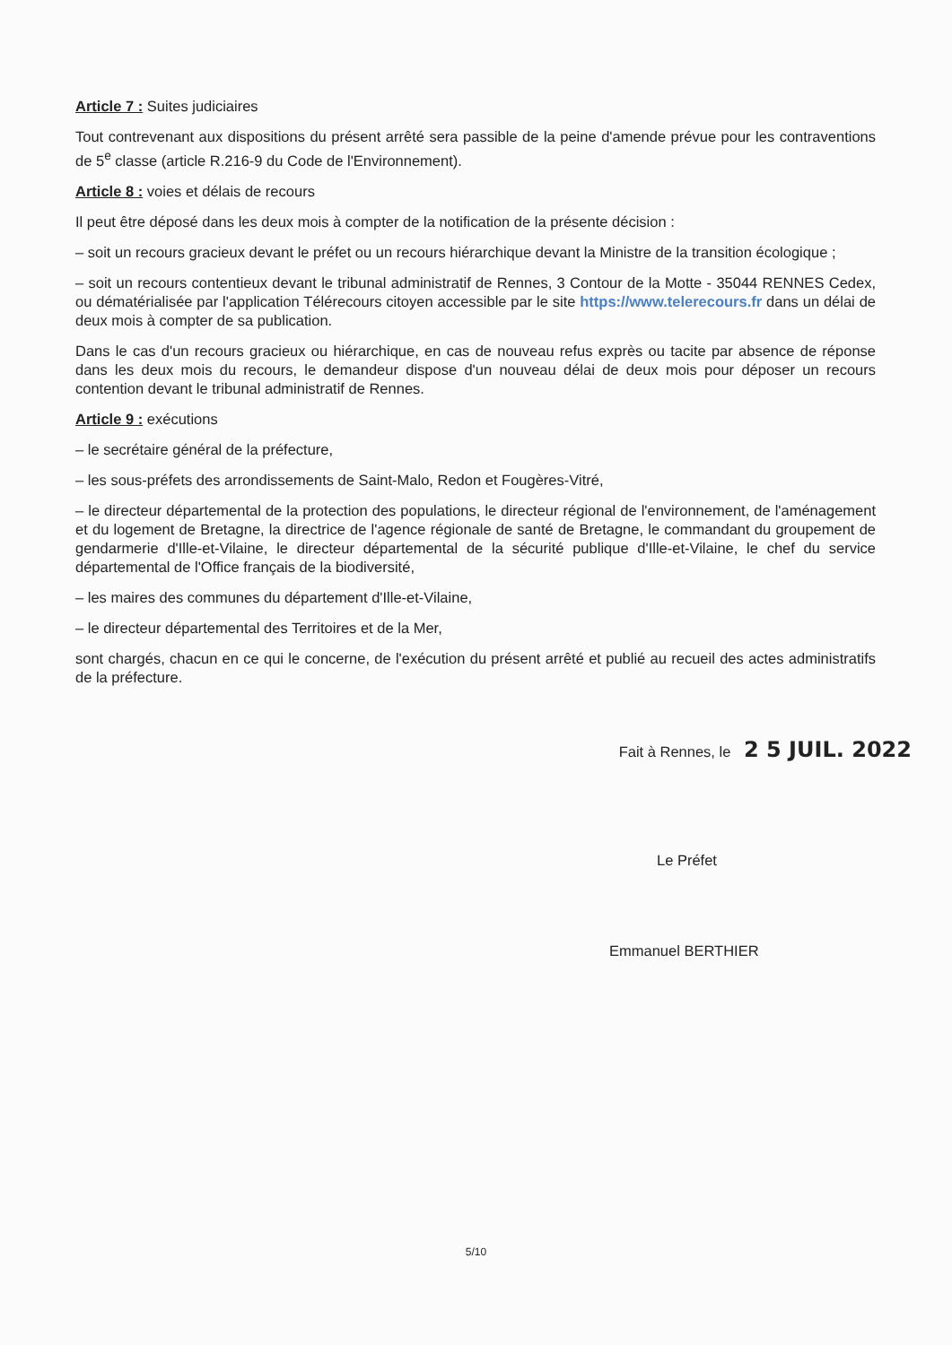Article 7 : Suites judiciaires
Tout contrevenant aux dispositions du présent arrêté sera passible de la peine d'amende prévue pour les contraventions de 5<sup>e</sup> classe (article R.216-9 du Code de l'Environnement).
Article 8 : voies et délais de recours
Il peut être déposé dans les deux mois à compter de la notification de la présente décision :
– soit un recours gracieux devant le préfet ou un recours hiérarchique devant la Ministre de la transition écologique ;
– soit un recours contentieux devant le tribunal administratif de Rennes, 3 Contour de la Motte - 35044 RENNES Cedex, ou dématérialisée par l'application Télérecours citoyen accessible par le site https://www.telerecours.fr dans un délai de deux mois à compter de sa publication.
Dans le cas d'un recours gracieux ou hiérarchique, en cas de nouveau refus exprès ou tacite par absence de réponse dans les deux mois du recours, le demandeur dispose d'un nouveau délai de deux mois pour déposer un recours contention devant le tribunal administratif de Rennes.
Article 9 : exécutions
– le secrétaire général de la préfecture,
– les sous-préfets des arrondissements de Saint-Malo, Redon et Fougères-Vitré,
– le directeur départemental de la protection des populations, le directeur régional de l'environnement, de l'aménagement et du logement de Bretagne, la directrice de l'agence régionale de santé de Bretagne, le commandant du groupement de gendarmerie d'Ille-et-Vilaine, le directeur départemental de la sécurité publique d'Ille-et-Vilaine, le chef du service départemental de l'Office français de la biodiversité,
– les maires des communes du département d'Ille-et-Vilaine,
– le directeur départemental des Territoires et de la Mer,
sont chargés, chacun en ce qui le concerne, de l'exécution du présent arrêté et publié au recueil des actes administratifs de la préfecture.
Fait à Rennes, le 2 5 JUIL. 2022
Le Préfet
Emmanuel BERTHIER
5/10